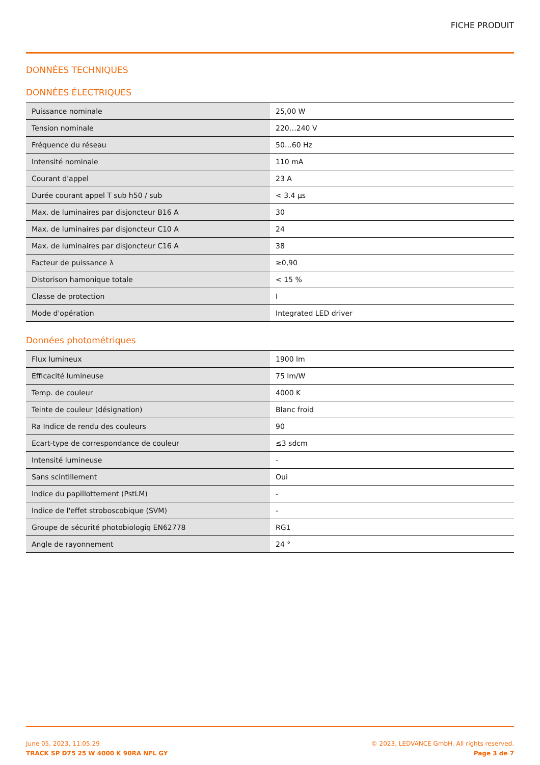FICHE PRODUIT
DONNÉES TECHNIQUES
DONNÉES ÉLECTRIQUES
| Puissance nominale | 25,00 W |
| Tension nominale | 220…240 V |
| Fréquence du réseau | 50…60 Hz |
| Intensité nominale | 110 mA |
| Courant d'appel | 23 A |
| Durée courant appel T sub h50 / sub | < 3.4 µs |
| Max. de luminaires par disjoncteur B16 A | 30 |
| Max. de luminaires par disjoncteur C10 A | 24 |
| Max. de luminaires par disjoncteur C16 A | 38 |
| Facteur de puissance λ | ≥0,90 |
| Distorison hamonique totale | < 15 % |
| Classe de protection | I |
| Mode d'opération | Integrated LED driver |
Données photométriques
| Flux lumineux | 1900 lm |
| Efficacité lumineuse | 75 lm/W |
| Temp. de couleur | 4000 K |
| Teinte de couleur (désignation) | Blanc froid |
| Ra Indice de rendu des couleurs | 90 |
| Ecart-type de correspondance de couleur | ≤3 sdcm |
| Intensité lumineuse | - |
| Sans scintillement | Oui |
| Indice du papillottement (PstLM) | - |
| Indice de l'effet stroboscobique (SVM) | - |
| Groupe de sécurité photobiologiq EN62778 | RG1 |
| Angle de rayonnement | 24 ° |
June 05, 2023, 11:05:29
TRACK SP D75 25 W 4000 K 90RA NFL GY
© 2023, LEDVANCE GmbH. All rights reserved.
Page 3 de 7